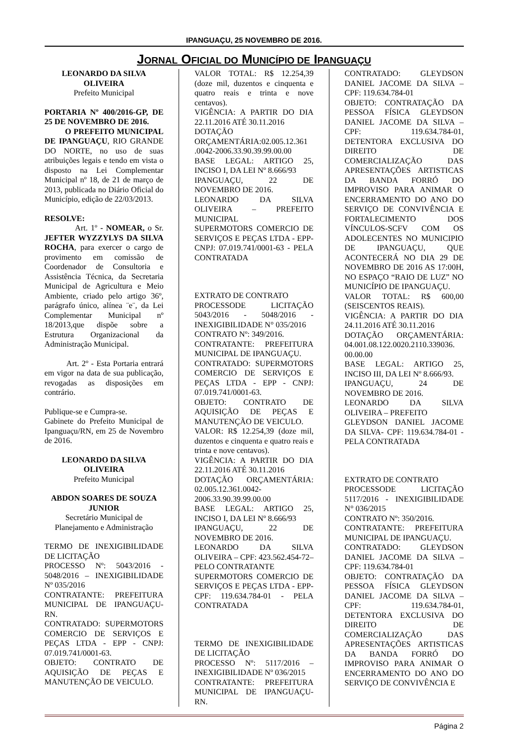IPANGUAÇU, 25 NOVEMBRO DE 2016.
JORNAL OFICIAL DO MUNICÍPIO DE IPANGUAÇU
LEONARDO DA SILVA OLIVEIRA
Prefeito Municipal
PORTARIA Nº 400/2016-GP, DE 25 DE NOVEMBRO DE 2016.
O PREFEITO MUNICIPAL DE IPANGUAÇU, RIO GRANDE DO NORTE, no uso de suas atribuições legais e tendo em vista o disposto na Lei Complementar Municipal nº 18, de 21 de março de 2013, publicada no Diário Oficial do Município, edição de 22/03/2013.
RESOLVE:
Art. 1º - NOMEAR, o Sr. JEFTER WYZZYLYS DA SILVA ROCHA, para exercer o cargo de provimento em comissão de Coordenador de Consultoria e Assistência Técnica, da Secretaria Municipal de Agricultura e Meio Ambiente, criado pelo artigo 36º, parágrafo único, alínea ¨e¨, da Lei Complementar Municipal nº 18/2013,que dispõe sobre a Estrutura Organizacional da Administração Municipal.
Art. 2º - Esta Portaria entrará em vigor na data de sua publicação, revogadas as disposições em contrário.
Publique-se e Cumpra-se.
Gabinete do Prefeito Municipal de Ipanguaçu/RN, em 25 de Novembro de 2016.
LEONARDO DA SILVA OLIVEIRA
Prefeito Municipal
ABDON SOARES DE SOUZA JUNIOR
Secretário Municipal de Planejamento e Administração
TERMO DE INEXIGIBILIDADE DE LICITAÇÃO
PROCESSO Nº: 5043/2016 - 5048/2016 – INEXIGIBILIDADE Nº 035/2016
CONTRATANTE: PREFEITURA MUNICIPAL DE IPANGUAÇU-RN.
CONTRATADO: SUPERMOTORS COMERCIO DE SERVIÇOS E PEÇAS LTDA - EPP - CNPJ: 07.019.741/0001-63.
OBJETO: CONTRATO DE AQUISIÇÃO DE PEÇAS E MANUTENÇÃO DE VEICULO.
VALOR TOTAL: R$ 12.254,39 (doze mil, duzentos e cinquenta e quatro reais e trinta e nove centavos).
VIGÊNCIA: A PARTIR DO DIA 22.11.2016 ATÉ 30.11.2016
DOTAÇÃO ORÇAMENTÁRIA:02.005.12.361 .0042-2006.33.90.39.99.00.00
BASE LEGAL: ARTIGO 25, INCISO I, DA LEI Nº 8.666/93
IPANGUAÇU, 22 DE NOVEMBRO DE 2016.
LEONARDO DA SILVA OLIVEIRA – PREFEITO MUNICIPAL
SUPERMOTORS COMERCIO DE SERVIÇOS E PEÇAS LTDA - EPP- CNPJ: 07.019.741/0001-63 - PELA CONTRATADA
EXTRATO DE CONTRATO
PROCESSODE LICITAÇÃO 5043/2016 - 5048/2016 - INEXIGIBILIDADE N° 035/2016
CONTRATO Nº: 349/2016.
CONTRATANTE: PREFEITURA MUNICIPAL DE IPANGUAÇU.
CONTRATADO: SUPERMOTORS COMERCIO DE SERVIÇOS E PEÇAS LTDA - EPP - CNPJ: 07.019.741/0001-63.
OBJETO: CONTRATO DE AQUISIÇÃO DE PEÇAS E MANUTENÇÃO DE VEICULO.
VALOR: R$ 12.254,39 (doze mil, duzentos e cinquenta e quatro reais e trinta e nove centavos).
VIGÊNCIA: A PARTIR DO DIA 22.11.2016 ATÉ 30.11.2016
DOTAÇÃO ORÇAMENTÁRIA: 02.005.12.361.0042-2006.33.90.39.99.00.00
BASE LEGAL: ARTIGO 25, INCISO I, DA LEI Nº 8.666/93
IPANGUAÇU, 22 DE NOVEMBRO DE 2016.
LEONARDO DA SILVA OLIVEIRA – CPF: 423.562.454-72– PELO CONTRATANTE
SUPERMOTORS COMERCIO DE SERVIÇOS E PEÇAS LTDA - EPP- CPF: 119.634.784-01 - PELA CONTRATADA
TERMO DE INEXIGIBILIDADE DE LICITAÇÃO
PROCESSO Nº: 5117/2016 – INEXIGIBILIDADE Nº 036/2015
CONTRATANTE: PREFEITURA MUNICIPAL DE IPANGUAÇU-RN.
CONTRATADO: GLEYDSON DANIEL JACOME DA SILVA – CPF: 119.634.784-01
OBJETO: CONTRATAÇÃO DA PESSOA FÍSICA GLEYDSON DANIEL JACOME DA SILVA – CPF: 119.634.784-01, DETENTORA EXCLUSIVA DO DIREITO DE COMERCIALIZAÇÃO DAS APRESENTAÇÕES ARTISTICAS DA BANDA FORRÓ DO IMPROVISO PARA ANIMAR O ENCERRAMENTO DO ANO DO SERVIÇO DE CONVIVÊNCIA E FORTALECIMENTO DOS VÍNCULOS-SCFV COM OS ADOLECENTES NO MUNICIPIO DE IPANGUAÇU, QUE ACONTECERÁ NO DIA 29 DE NOVEMBRO DE 2016 AS 17:00H, NO ESPAÇO “RAIO DE LUZ” NO MUNICÍPIO DE IPANGUAÇU.
VALOR TOTAL: R$ 600,00 (SEISCENTOS REAIS).
VIGÊNCIA: A PARTIR DO DIA 24.11.2016 ATÉ 30.11.2016
DOTAÇÃO ORÇAMENTÁRIA: 04.001.08.122.0020.2110.339036. 00.00.00
BASE LEGAL: ARTIGO 25, INCISO III, DA LEI Nº 8.666/93.
IPANGUAÇU, 24 DE NOVEMBRO DE 2016.
LEONARDO DA SILVA OLIVEIRA – PREFEITO
GLEYDSON DANIEL JACOME DA SILVA- CPF: 119.634.784-01 - PELA CONTRATADA
EXTRATO DE CONTRATO
PROCESSODE LICITAÇÃO 5117/2016 - INEXIGIBILIDADE N° 036/2015
CONTRATO Nº: 350/2016.
CONTRATANTE: PREFEITURA MUNICIPAL DE IPANGUAÇU.
CONTRATADO: GLEYDSON DANIEL JACOME DA SILVA – CPF: 119.634.784-01
OBJETO: CONTRATAÇÃO DA PESSOA FÍSICA GLEYDSON DANIEL JACOME DA SILVA – CPF: 119.634.784-01, DETENTORA EXCLUSIVA DO DIREITO DE COMERCIALIZAÇÃO DAS APRESENTAÇÕES ARTISTICAS DA BANDA FORRÓ DO IMPROVISO PARA ANIMAR O ENCERRAMENTO DO ANO DO SERVIÇO DE CONVIVÊNCIA E
Página 2